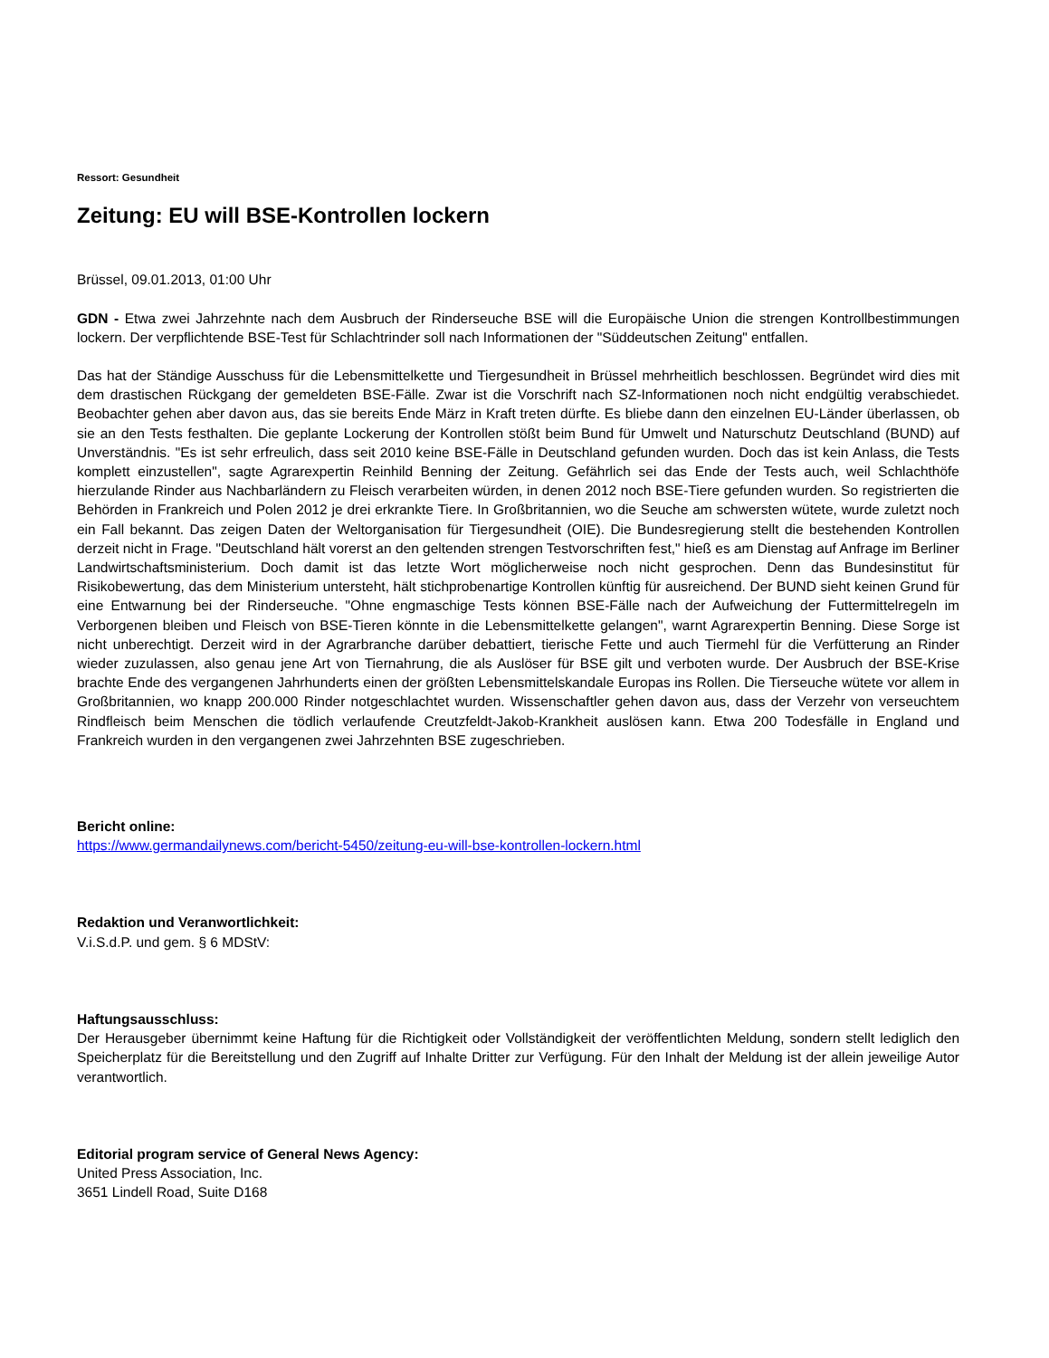Ressort: Gesundheit
Zeitung: EU will BSE-Kontrollen lockern
Brüssel, 09.01.2013, 01:00 Uhr
GDN - Etwa zwei Jahrzehnte nach dem Ausbruch der Rinderseuche BSE will die Europäische Union die strengen Kontrollbestimmungen lockern. Der verpflichtende BSE-Test für Schlachtrinder soll nach Informationen der "Süddeutschen Zeitung" entfallen.
Das hat der Ständige Ausschuss für die Lebensmittelkette und Tiergesundheit in Brüssel mehrheitlich beschlossen. Begründet wird dies mit dem drastischen Rückgang der gemeldeten BSE-Fälle. Zwar ist die Vorschrift nach SZ-Informationen noch nicht endgültig verabschiedet. Beobachter gehen aber davon aus, das sie bereits Ende März in Kraft treten dürfte. Es bliebe dann den einzelnen EU-Länder überlassen, ob sie an den Tests festhalten. Die geplante Lockerung der Kontrollen stößt beim Bund für Umwelt und Naturschutz Deutschland (BUND) auf Unverständnis. "Es ist sehr erfreulich, dass seit 2010 keine BSE-Fälle in Deutschland gefunden wurden. Doch das ist kein Anlass, die Tests komplett einzustellen", sagte Agrarexpertin Reinhild Benning der Zeitung. Gefährlich sei das Ende der Tests auch, weil Schlachthöfe hierzulande Rinder aus Nachbarländern zu Fleisch verarbeiten würden, in denen 2012 noch BSE-Tiere gefunden wurden. So registrierten die Behörden in Frankreich und Polen 2012 je drei erkrankte Tiere. In Großbritannien, wo die Seuche am schwersten wütete, wurde zuletzt noch ein Fall bekannt. Das zeigen Daten der Weltorganisation für Tiergesundheit (OIE). Die Bundesregierung stellt die bestehenden Kontrollen derzeit nicht in Frage. "Deutschland hält vorerst an den geltenden strengen Testvorschriften fest," hieß es am Dienstag auf Anfrage im Berliner Landwirtschaftsministerium. Doch damit ist das letzte Wort möglicherweise noch nicht gesprochen. Denn das Bundesinstitut für Risikobewertung, das dem Ministerium untersteht, hält stichprobenartige Kontrollen künftig für ausreichend. Der BUND sieht keinen Grund für eine Entwarnung bei der Rinderseuche. "Ohne engmaschige Tests können BSE-Fälle nach der Aufweichung der Futtermittelregeln im Verborgenen bleiben und Fleisch von BSE-Tieren könnte in die Lebensmittelkette gelangen", warnt Agrarexpertin Benning. Diese Sorge ist nicht unberechtigt. Derzeit wird in der Agrarbranche darüber debattiert, tierische Fette und auch Tiermehl für die Verfütterung an Rinder wieder zuzulassen, also genau jene Art von Tiernahrung, die als Auslöser für BSE gilt und verboten wurde. Der Ausbruch der BSE-Krise brachte Ende des vergangenen Jahrhunderts einen der größten Lebensmittelskandale Europas ins Rollen. Die Tierseuche wütete vor allem in Großbritannien, wo knapp 200.000 Rinder notgeschlachtet wurden. Wissenschaftler gehen davon aus, dass der Verzehr von verseuchtem Rindfleisch beim Menschen die tödlich verlaufende Creutzfeldt-Jakob-Krankheit auslösen kann. Etwa 200 Todesfälle in England und Frankreich wurden in den vergangenen zwei Jahrzehnten BSE zugeschrieben.
Bericht online:
https://www.germandailynews.com/bericht-5450/zeitung-eu-will-bse-kontrollen-lockern.html
Redaktion und Veranwortlichkeit:
V.i.S.d.P. und gem. § 6 MDStV:
Haftungsausschluss:
Der Herausgeber übernimmt keine Haftung für die Richtigkeit oder Vollständigkeit der veröffentlichten Meldung, sondern stellt lediglich den Speicherplatz für die Bereitstellung und den Zugriff auf Inhalte Dritter zur Verfügung. Für den Inhalt der Meldung ist der allein jeweilige Autor verantwortlich.
Editorial program service of General News Agency:
United Press Association, Inc.
3651 Lindell Road, Suite D168